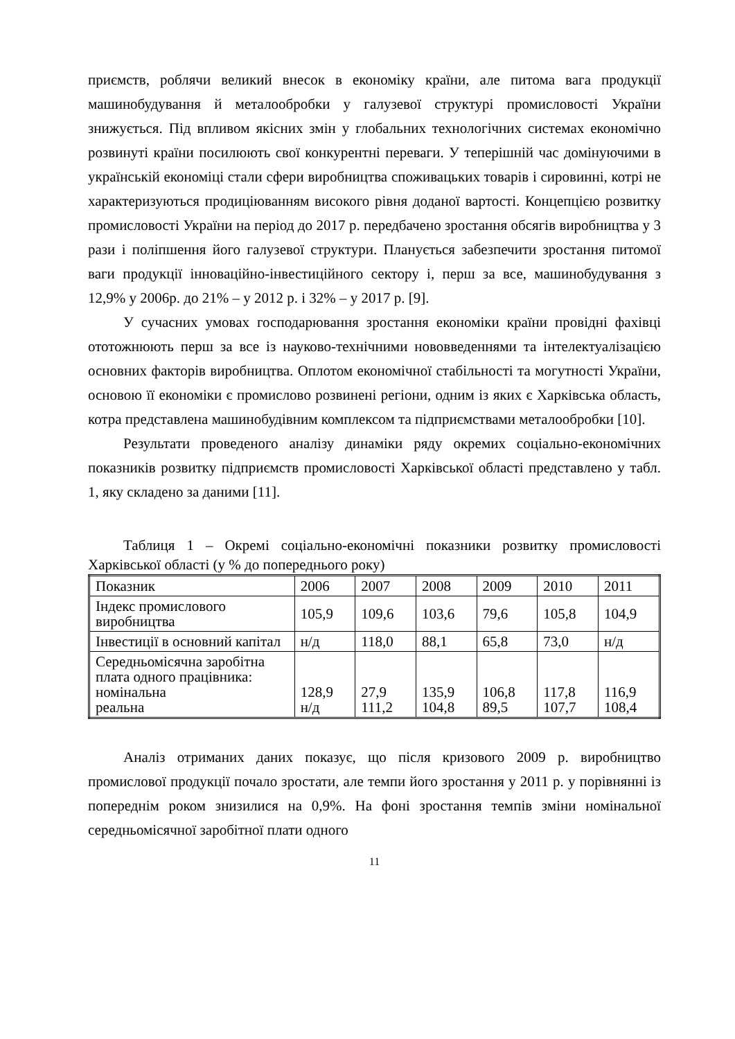приємств, роблячи великий внесок в економіку країни, але питома вага продукції машинобудування й металообробки у галузевої структурі промисловості України знижується. Під впливом якісних змін у глобальних технологічних системах економічно розвинуті країни посилюють свої конкурентні переваги. У теперішній час домінуючими в українській економіці стали сфери виробництва споживацьких товарів і сировинні, котрі не характеризуються продиціюванням високого рівня доданої вартості. Концепцією розвитку промисловості України на період до 2017 р. передбачено зростання обсягів виробництва у 3 рази і поліпшення його галузевої структури. Планується забезпечити зростання питомої ваги продукції інноваційно-інвестиційного сектору і, перш за все, машинобудування з 12,9% у 2006р. до 21% – у 2012 р. і 32% – у 2017 р. [9].
У сучасних умовах господарювання зростання економіки країни провідні фахівці ототожнюють перш за все із науково-технічними нововведеннями та інтелектуалізацією основних факторів виробництва. Оплотом економічної стабільності та могутності України, основою її економіки є промислово розвинені регіони, одним із яких є Харківська область, котра представлена машинобудівним комплексом та підприємствами металообробки [10].
Результати проведеного аналізу динаміки ряду окремих соціально-економічних показників розвитку підприємств промисловості Харківської області представлено у табл. 1, яку складено за даними [11].
Таблиця 1 – Окремі соціально-економічні показники розвитку промисловості Харківської області (у % до попереднього року)
| Показник | 2006 | 2007 | 2008 | 2009 | 2010 | 2011 |
| Індекс промислового виробництва | 105,9 | 109,6 | 103,6 | 79,6 | 105,8 | 104,9 |
| Інвестиції в основний капітал | н/д | 118,0 | 88,1 | 65,8 | 73,0 | н/д |
| Середньомісячна заробітна плата одного працівника: номінальна реальна | 128,9 н/д | 27,9 111,2 | 135,9 104,8 | 106,8 89,5 | 117,8 107,7 | 116,9 108,4 |
Аналіз отриманих даних показує, що після кризового 2009 р. виробництво промислової продукції почало зростати, але темпи його зростання у 2011 р. у порівнянні із попереднім роком знизилися на 0,9%. На фоні зростання темпів зміни номінальної середньомісячної заробітної плати одного
11